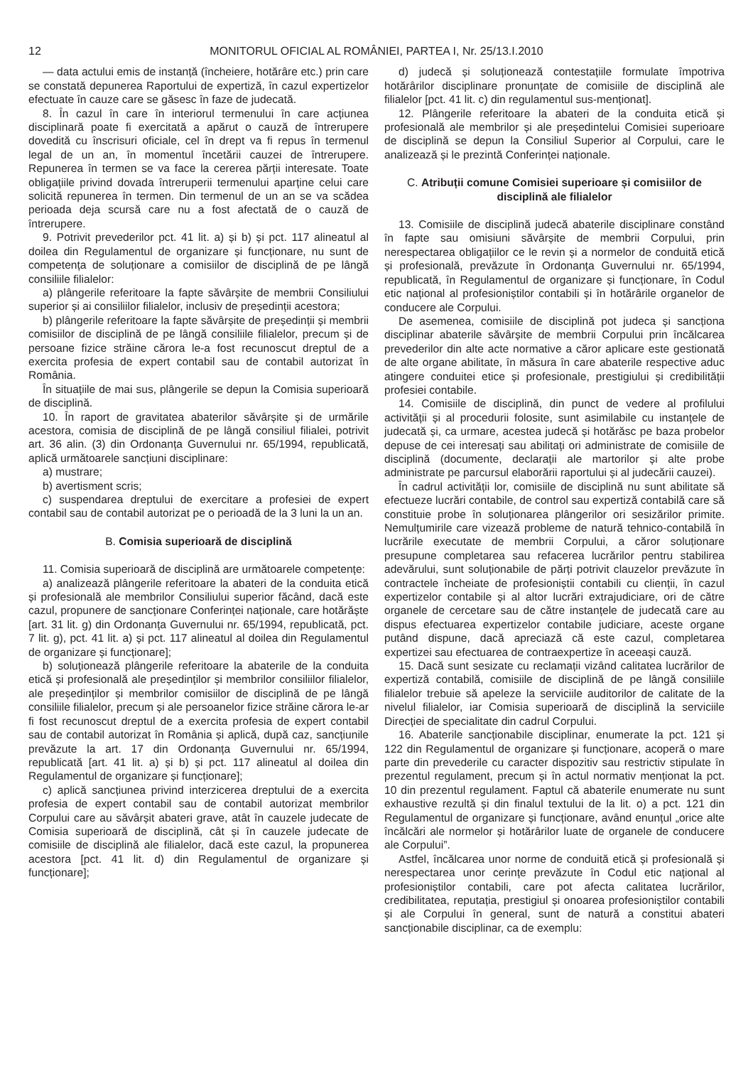12 MONITORUL OFICIAL AL ROMÂNIEI, PARTEA I, Nr. 25/13.I.2010
— data actului emis de instanță (încheiere, hotărâre etc.) prin care se constată depunerea Raportului de expertiză, în cazul expertizelor efectuate în cauze care se găsesc în faze de judecată.
8. În cazul în care în interiorul termenului în care acțiunea disciplinară poate fi exercitată a apărut o cauză de întrerupere dovedită cu înscrisuri oficiale, cel în drept va fi repus în termenul legal de un an, în momentul încetării cauzei de întrerupere. Repunerea în termen se va face la cererea părții interesate. Toate obligațiile privind dovada întreruperii termenului aparține celui care solicită repunerea în termen. Din termenul de un an se va scădea perioada deja scursă care nu a fost afectată de o cauză de întrerupere.
9. Potrivit prevederilor pct. 41 lit. a) și b) și pct. 117 alineatul al doilea din Regulamentul de organizare și funcționare, nu sunt de competența de soluționare a comisiilor de disciplină de pe lângă consiliile filialelor:
a) plângerile referitoare la fapte săvârșite de membrii Consiliului superior și ai consiliilor filialelor, inclusiv de președinții acestora;
b) plângerile referitoare la fapte săvârșite de președinții și membrii comisiilor de disciplină de pe lângă consiliile filialelor, precum și de persoane fizice străine cărora le-a fost recunoscut dreptul de a exercita profesia de expert contabil sau de contabil autorizat în România.
În situațiile de mai sus, plângerile se depun la Comisia superioară de disciplină.
10. În raport de gravitatea abaterilor săvârșite și de urmările acestora, comisia de disciplină de pe lângă consiliul filialei, potrivit art. 36 alin. (3) din Ordonanța Guvernului nr. 65/1994, republicată, aplică următoarele sancțiuni disciplinare:
a) mustrare;
b) avertisment scris;
c) suspendarea dreptului de exercitare a profesiei de expert contabil sau de contabil autorizat pe o perioadă de la 3 luni la un an.
B. Comisia superioară de disciplină
11. Comisia superioară de disciplină are următoarele competențe:
a) analizează plângerile referitoare la abateri de la conduita etică și profesională ale membrilor Consiliului superior făcând, dacă este cazul, propunere de sancționare Conferinței naționale, care hotărăște [art. 31 lit. g) din Ordonanța Guvernului nr. 65/1994, republicată, pct. 7 lit. g), pct. 41 lit. a) și pct. 117 alineatul al doilea din Regulamentul de organizare și funcționare];
b) soluționează plângerile referitoare la abaterile de la conduita etică și profesională ale președinților și membrilor consiliilor filialelor, ale președinților și membrilor comisiilor de disciplină de pe lângă consiliile filialelor, precum și ale persoanelor fizice străine cărora le-ar fi fost recunoscut dreptul de a exercita profesia de expert contabil sau de contabil autorizat în România și aplică, după caz, sancțiunile prevăzute la art. 17 din Ordonanța Guvernului nr. 65/1994, republicată [art. 41 lit. a) și b) și pct. 117 alineatul al doilea din Regulamentul de organizare și funcționare];
c) aplică sancțiunea privind interzicerea dreptului de a exercita profesia de expert contabil sau de contabil autorizat membrilor Corpului care au săvârșit abateri grave, atât în cauzele judecate de Comisia superioară de disciplină, cât și în cauzele judecate de comisiile de disciplină ale filialelor, dacă este cazul, la propunerea acestora [pct. 41 lit. d) din Regulamentul de organizare și funcționare];
d) judecă și soluționează contestațiile formulate împotriva hotărârilor disciplinare pronunțate de comisiile de disciplină ale filialelor [pct. 41 lit. c) din regulamentul sus-menționat].
12. Plângerile referitoare la abateri de la conduita etică și profesională ale membrilor și ale președintelui Comisiei superioare de disciplină se depun la Consiliul Superior al Corpului, care le analizează și le prezintă Conferinței naționale.
C. Atribuții comune Comisiei superioare și comisiilor de disciplină ale filialelor
13. Comisiile de disciplină judecă abaterile disciplinare constând în fapte sau omisiuni săvârșite de membrii Corpului, prin nerespectarea obligațiilor ce le revin și a normelor de conduită etică și profesională, prevăzute în Ordonanța Guvernului nr. 65/1994, republicată, în Regulamentul de organizare și funcționare, în Codul etic național al profesioniștilor contabili și în hotărârile organelor de conducere ale Corpului.
De asemenea, comisiile de disciplină pot judeca și sancționa disciplinar abaterile săvârșite de membrii Corpului prin încălcarea prevederilor din alte acte normative a căror aplicare este gestionată de alte organe abilitate, în măsura în care abaterile respective aduc atingere conduitei etice și profesionale, prestigiului și credibilității profesiei contabile.
14. Comisiile de disciplină, din punct de vedere al profilului activității și al procedurii folosite, sunt asimilabile cu instanțele de judecată și, ca urmare, acestea judecă și hotărăsc pe baza probelor depuse de cei interesați sau abilitați ori administrate de comisiile de disciplină (documente, declarații ale martorilor și alte probe administrate pe parcursul elaborării raportului și al judecării cauzei).
În cadrul activității lor, comisiile de disciplină nu sunt abilitate să efectueze lucrări contabile, de control sau expertiză contabilă care să constituie probe în soluționarea plângerilor ori sesizărilor primite. Nemulțumirile care vizează probleme de natură tehnico-contabilă în lucrările executate de membrii Corpului, a căror soluționare presupune completarea sau refacerea lucrărilor pentru stabilirea adevărului, sunt soluționabile de părți potrivit clauzelor prevăzute în contractele încheiate de profesioniștii contabili cu clienții, în cazul expertizelor contabile și al altor lucrări extrajudiciare, ori de către organele de cercetare sau de către instanțele de judecată care au dispus efectuarea expertizelor contabile judiciare, aceste organe putând dispune, dacă apreciază că este cazul, completarea expertizei sau efectuarea de contraexpertize în aceeași cauză.
15. Dacă sunt sesizate cu reclamații vizând calitatea lucrărilor de expertiză contabilă, comisiile de disciplină de pe lângă consiliile filialelor trebuie să apeleze la serviciile auditorilor de calitate de la nivelul filialelor, iar Comisia superioară de disciplină la serviciile Direcției de specialitate din cadrul Corpului.
16. Abaterile sancționabile disciplinar, enumerate la pct. 121 și 122 din Regulamentul de organizare și funcționare, acoperă o mare parte din prevederile cu caracter dispozitiv sau restrictiv stipulate în prezentul regulament, precum și în actul normativ menționat la pct. 10 din prezentul regulament. Faptul că abaterile enumerate nu sunt exhaustive rezultă și din finalul textului de la lit. o) a pct. 121 din Regulamentul de organizare și funcționare, având enunțul „orice alte încălcări ale normelor și hotărârilor luate de organele de conducere ale Corpului”.
Astfel, încălcarea unor norme de conduită etică și profesională și nerespectarea unor cerințe prevăzute în Codul etic național al profesioniștilor contabili, care pot afecta calitatea lucrărilor, credibilitatea, reputația, prestigiul și onoarea profesioniștilor contabili și ale Corpului în general, sunt de natură a constitui abateri sancționabile disciplinar, ca de exemplu: